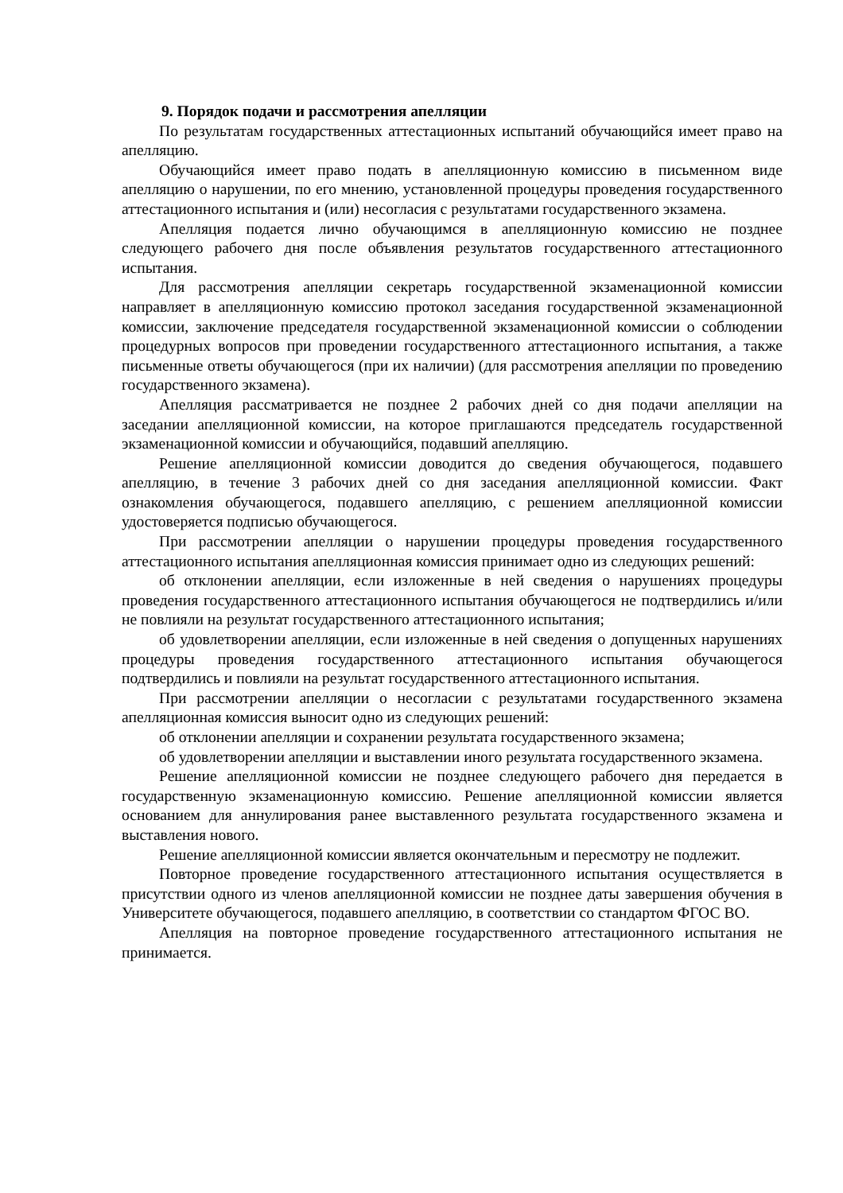9. Порядок подачи и рассмотрения апелляции
По результатам государственных аттестационных испытаний обучающийся имеет право на апелляцию.
Обучающийся имеет право подать в апелляционную комиссию в письменном виде апелляцию о нарушении, по его мнению, установленной процедуры проведения государственного аттестационного испытания и (или) несогласия с результатами государственного экзамена.
Апелляция подается лично обучающимся в апелляционную комиссию не позднее следующего рабочего дня после объявления результатов государственного аттестационного испытания.
Для рассмотрения апелляции секретарь государственной экзаменационной комиссии направляет в апелляционную комиссию протокол заседания государственной экзаменационной комиссии, заключение председателя государственной экзаменационной комиссии о соблюдении процедурных вопросов при проведении государственного аттестационного испытания, а также письменные ответы обучающегося (при их наличии) (для рассмотрения апелляции по проведению государственного экзамена).
Апелляция рассматривается не позднее 2 рабочих дней со дня подачи апелляции на заседании апелляционной комиссии, на которое приглашаются председатель государственной экзаменационной комиссии и обучающийся, подавший апелляцию.
Решение апелляционной комиссии доводится до сведения обучающегося, подавшего апелляцию, в течение 3 рабочих дней со дня заседания апелляционной комиссии. Факт ознакомления обучающегося, подавшего апелляцию, с решением апелляционной комиссии удостоверяется подписью обучающегося.
При рассмотрении апелляции о нарушении процедуры проведения государственного аттестационного испытания апелляционная комиссия принимает одно из следующих решений:
об отклонении апелляции, если изложенные в ней сведения о нарушениях процедуры проведения государственного аттестационного испытания обучающегося не подтвердились и/или не повлияли на результат государственного аттестационного испытания;
об удовлетворении апелляции, если изложенные в ней сведения о допущенных нарушениях процедуры проведения государственного аттестационного испытания обучающегося подтвердились и повлияли на результат государственного аттестационного испытания.
При рассмотрении апелляции о несогласии с результатами государственного экзамена апелляционная комиссия выносит одно из следующих решений:
об отклонении апелляции и сохранении результата государственного экзамена;
об удовлетворении апелляции и выставлении иного результата государственного экзамена.
Решение апелляционной комиссии не позднее следующего рабочего дня передается в государственную экзаменационную комиссию. Решение апелляционной комиссии является основанием для аннулирования ранее выставленного результата государственного экзамена и выставления нового.
Решение апелляционной комиссии является окончательным и пересмотру не подлежит.
Повторное проведение государственного аттестационного испытания осуществляется в присутствии одного из членов апелляционной комиссии не позднее даты завершения обучения в Университете обучающегося, подавшего апелляцию, в соответствии со стандартом ФГОС ВО.
Апелляция на повторное проведение государственного аттестационного испытания не принимается.